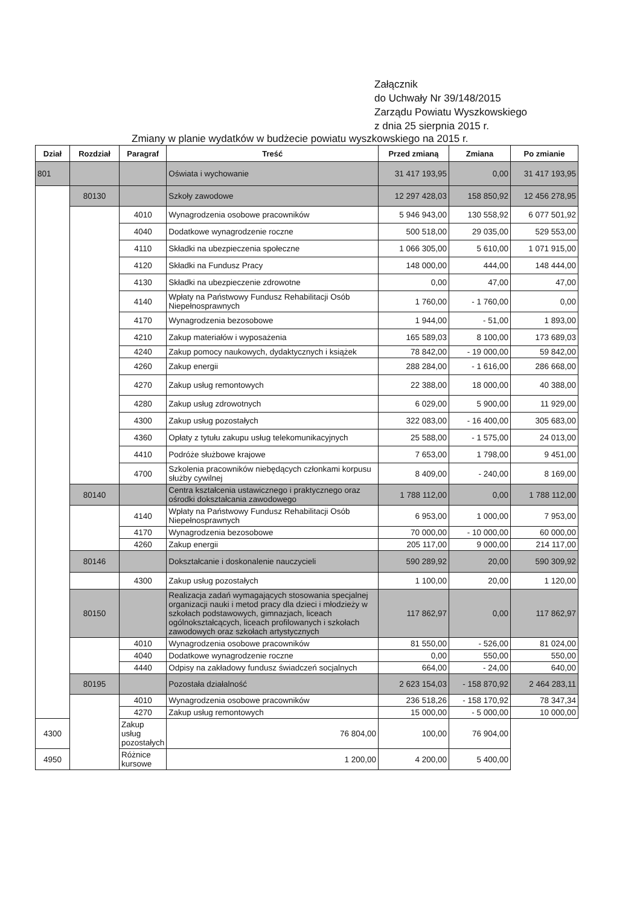Załącznik
do Uchwały Nr 39/148/2015
Zarządu Powiatu Wyszkowskiego
z dnia 25 sierpnia 2015 r.
Zmiany w planie wydatków w budżecie powiatu wyszkowskiego na 2015 r.
| Dział | Rozdział | Paragraf | Treść | Przed zmianą | Zmiana | Po zmianie |
| --- | --- | --- | --- | --- | --- | --- |
| 801 | | | Oświata i wychowanie | 31 417 193,95 | 0,00 | 31 417 193,95 |
| | 80130 | | Szkoły zawodowe | 12 297 428,03 | 158 850,92 | 12 456 278,95 |
| | | 4010 | Wynagrodzenia osobowe pracowników | 5 946 943,00 | 130 558,92 | 6 077 501,92 |
| | | 4040 | Dodatkowe wynagrodzenie roczne | 500 518,00 | 29 035,00 | 529 553,00 |
| | | 4110 | Składki na ubezpieczenia społeczne | 1 066 305,00 | 5 610,00 | 1 071 915,00 |
| | | 4120 | Składki na Fundusz Pracy | 148 000,00 | 444,00 | 148 444,00 |
| | | 4130 | Składki na ubezpieczenie zdrowotne | 0,00 | 47,00 | 47,00 |
| | | 4140 | Wpłaty na Państwowy Fundusz Rehabilitacji Osób Niepełnosprawnych | 1 760,00 | - 1 760,00 | 0,00 |
| | | 4170 | Wynagrodzenia bezosobowe | 1 944,00 | - 51,00 | 1 893,00 |
| | | 4210 | Zakup materiałów i wyposażenia | 165 589,03 | 8 100,00 | 173 689,03 |
| | | 4240 | Zakup pomocy naukowych, dydaktycznych i książek | 78 842,00 | - 19 000,00 | 59 842,00 |
| | | 4260 | Zakup energii | 288 284,00 | - 1 616,00 | 286 668,00 |
| | | 4270 | Zakup usług remontowych | 22 388,00 | 18 000,00 | 40 388,00 |
| | | 4280 | Zakup usług zdrowotnych | 6 029,00 | 5 900,00 | 11 929,00 |
| | | 4300 | Zakup usług pozostałych | 322 083,00 | - 16 400,00 | 305 683,00 |
| | | 4360 | Opłaty z tytułu zakupu usług telekomunikacyjnych | 25 588,00 | - 1 575,00 | 24 013,00 |
| | | 4410 | Podróże służbowe krajowe | 7 653,00 | 1 798,00 | 9 451,00 |
| | | 4700 | Szkolenia pracowników niebędących członkami korpusu służby cywilnej | 8 409,00 | - 240,00 | 8 169,00 |
| | 80140 | | Centra kształcenia ustawicznego i praktycznego oraz ośrodki dokształcania zawodowego | 1 788 112,00 | 0,00 | 1 788 112,00 |
| | | 4140 | Wpłaty na Państwowy Fundusz Rehabilitacji Osób Niepełnosprawnych | 6 953,00 | 1 000,00 | 7 953,00 |
| | | 4170 | Wynagrodzenia bezosobowe | 70 000,00 | - 10 000,00 | 60 000,00 |
| | | 4260 | Zakup energii | 205 117,00 | 9 000,00 | 214 117,00 |
| | 80146 | | Dokształcanie i doskonalenie nauczycieli | 590 289,92 | 20,00 | 590 309,92 |
| | | 4300 | Zakup usług pozostałych | 1 100,00 | 20,00 | 1 120,00 |
| | 80150 | | Realizacja zadań wymagających stosowania specjalnej organizacji nauki i metod pracy dla dzieci i młodzieży w szkołach podstawowych, gimnazjach, liceach ogólnokształcących, liceach profilowanych i szkołach zawodowych oraz szkołach artystycznych | 117 862,97 | 0,00 | 117 862,97 |
| | | 4010 | Wynagrodzenia osobowe pracowników | 81 550,00 | - 526,00 | 81 024,00 |
| | | 4040 | Dodatkowe wynagrodzenie roczne | 0,00 | 550,00 | 550,00 |
| | | 4440 | Odpisy na zakładowy fundusz świadczeń socjalnych | 664,00 | - 24,00 | 640,00 |
| | 80195 | | Pozostała działalność | 2 623 154,03 | - 158 870,92 | 2 464 283,11 |
| | | 4010 | Wynagrodzenia osobowe pracowników | 236 518,26 | - 158 170,92 | 78 347,34 |
| | | 4270 | Zakup usług remontowych | 15 000,00 | - 5 000,00 | 10 000,00 |
| 4300 | | Zakup usług pozostałych | 76 804,00 | 100,00 | 76 904,00 | |
| 4950 | | Różnice kursowe | 1 200,00 | 4 200,00 | 5 400,00 | |